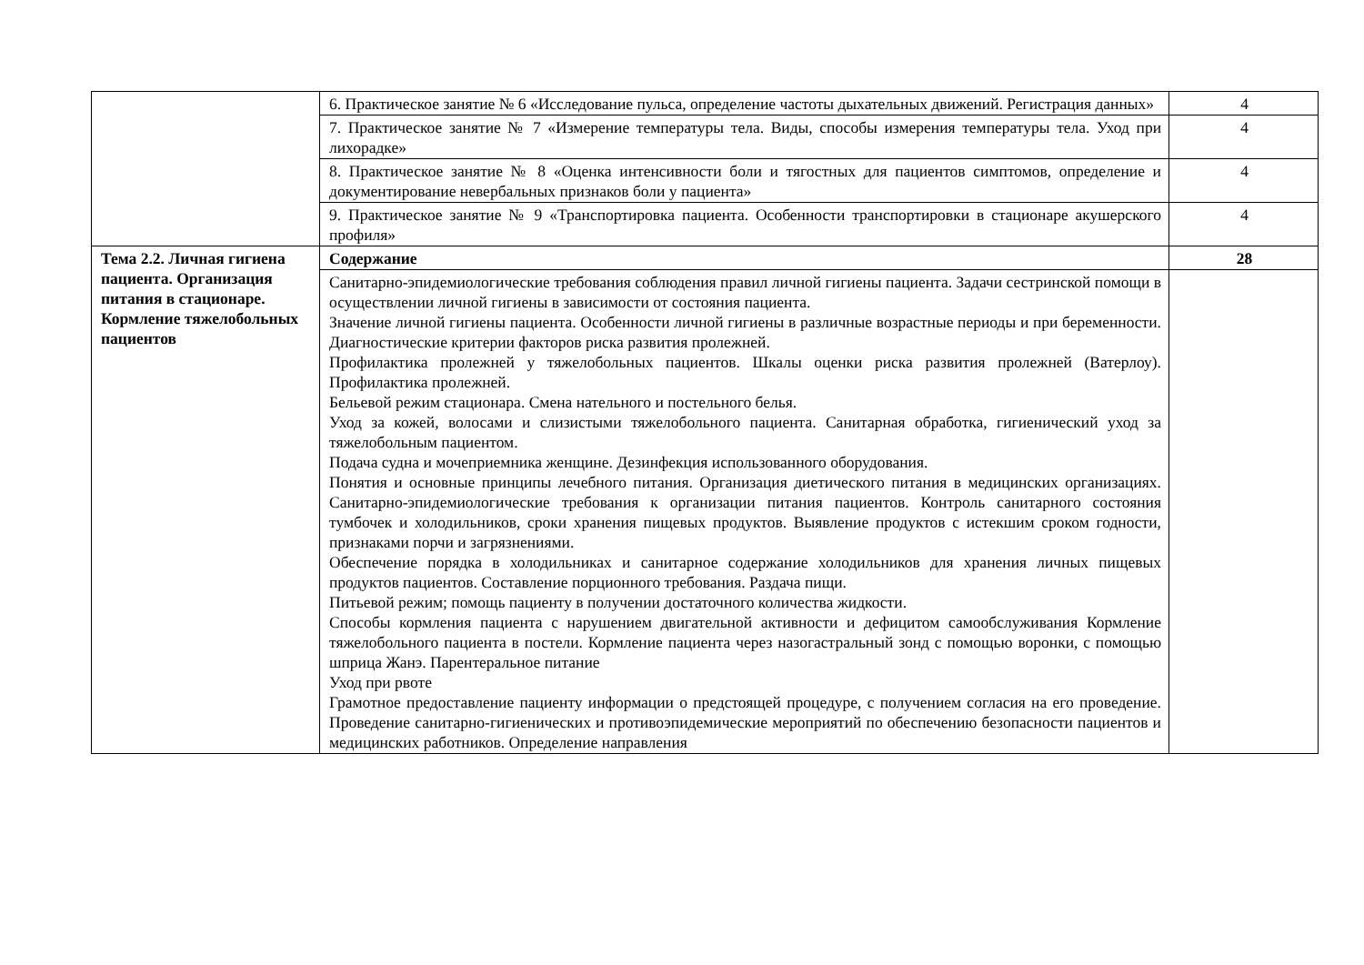| | 6. Практическое занятие № 6 «Исследование пульса, определение частоты дыхательных движений. Регистрация данных» | 4 |
| | 7. Практическое занятие № 7 «Измерение температуры тела. Виды, способы измерения температуры тела. Уход при лихорадке» | 4 |
| | 8. Практическое занятие № 8 «Оценка интенсивности боли и тягостных для пациентов симптомов, определение и документирование невербальных признаков боли у пациента» | 4 |
| | 9. Практическое занятие № 9 «Транспортировка пациента. Особенности транспортировки в стационаре акушерского профиля» | 4 |
| Тема 2.2. Личная гигиена пациента. Организация питания в стационаре. Кормление тяжелобольных пациентов | Содержание | 28 |
| | Санитарно-эпидемиологические требования соблюдения правил личной гигиены пациента. Задачи сестринской помощи в осуществлении личной гигиены в зависимости от состояния пациента. Значение личной гигиены пациента. Особенности личной гигиены в различные возрастные периоды и при беременности. Диагностические критерии факторов риска развития пролежней. Профилактика пролежней у тяжелобольных пациентов. Шкалы оценки риска развития пролежней (Ватерлоу). Профилактика пролежней. Бельевой режим стационара. Смена нательного и постельного белья. Уход за кожей, волосами и слизистыми тяжелобольного пациента. Санитарная обработка, гигиенический уход за тяжелобольным пациентом. Подача судна и мочеприемника женщине. Дезинфекция использованного оборудования. Понятия и основные принципы лечебного питания. Организация диетического питания в медицинских организациях. Санитарно-эпидемиологические требования к организации питания пациентов. Контроль санитарного состояния тумбочек и холодильников, сроки хранения пищевых продуктов. Выявление продуктов с истекшим сроком годности, признаками порчи и загрязнениями. Обеспечение порядка в холодильниках и санитарное содержание холодильников для хранения личных пищевых продуктов пациентов. Составление порционного требования. Раздача пищи. Питьевой режим; помощь пациенту в получении достаточного количества жидкости. Способы кормления пациента с нарушением двигательной активности и дефицитом самообслуживания Кормление тяжелобольного пациента в постели. Кормление пациента через назогастральный зонд с помощью воронки, с помощью шприца Жанэ. Парентеральное питание Уход при рвоте Грамотное предоставление пациенту информации о предстоящей процедуре, с получением согласия на его проведение. Проведение санитарно-гигиенических и противоэпидемические мероприятий по обеспечению безопасности пациентов и медицинских работников. Определение направления | |